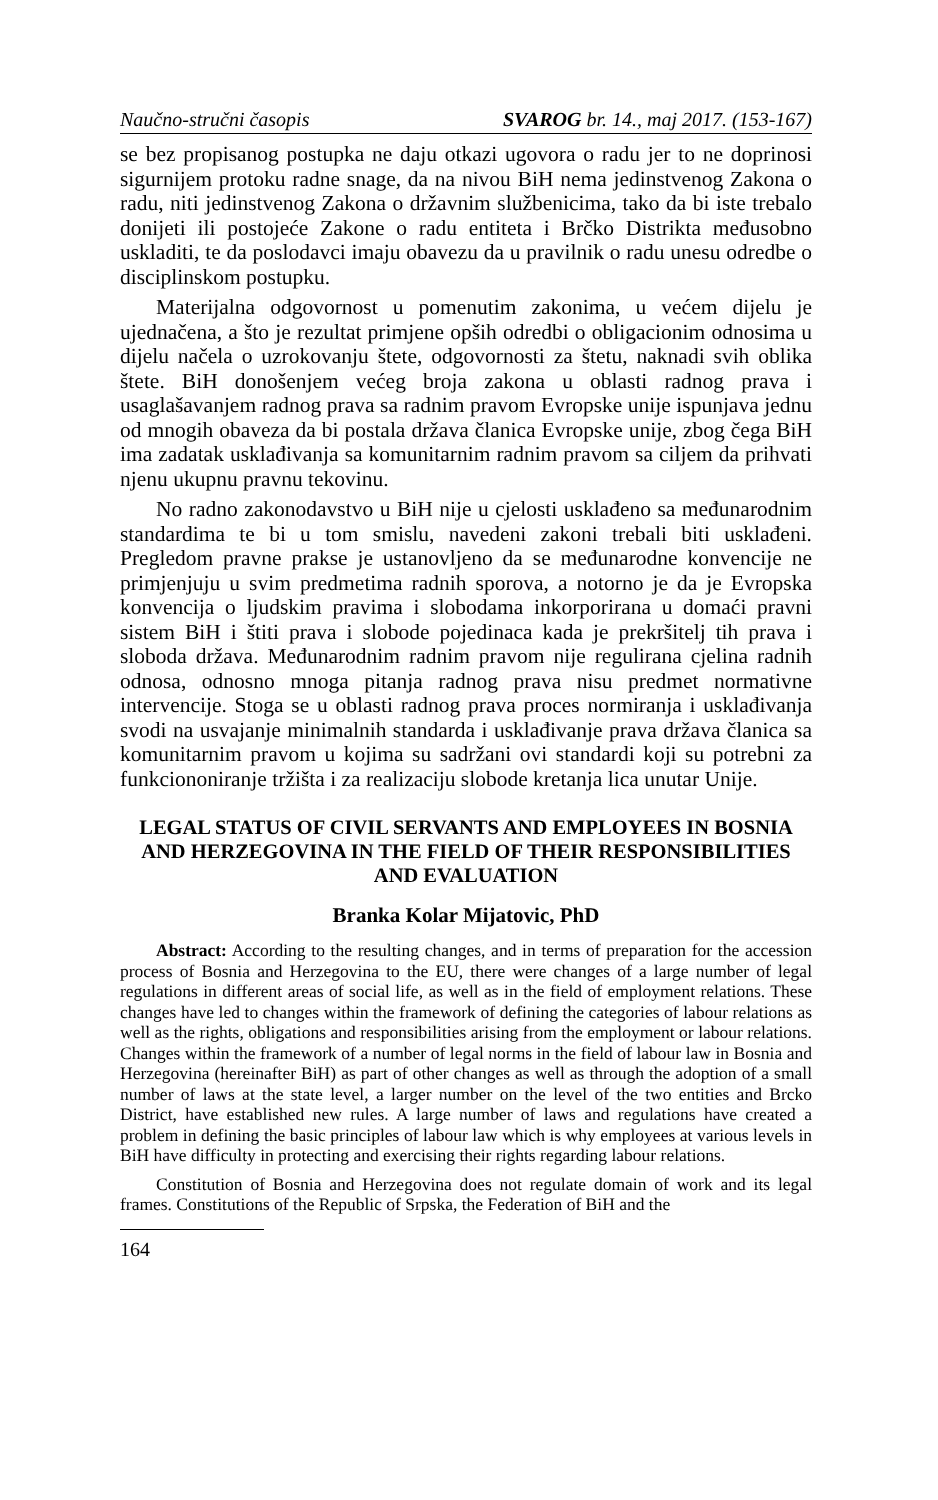Naučno-stručni časopis SVAROG br. 14., maj 2017. (153-167)
se bez propisanog postupka ne daju otkazi ugovora o radu jer to ne doprinosi sigurnijem protoku radne snage, da na nivou BiH nema jedinstvenog Zakona o radu, niti jedinstvenog Zakona o državnim službenicima, tako da bi iste trebalo donijeti ili postojeće Zakone o radu entiteta i Brčko Distrikta međusobno uskladiti, te da poslodavci imaju obavezu da u pravilnik o radu unesu odredbe o disciplinskom postupku.
Materijalna odgovornost u pomenutim zakonima, u većem dijelu je ujednačena, a što je rezultat primjene opših odredbi o obligacionim odnosima u dijelu načela o uzrokovanju štete, odgovornosti za štetu, naknadi svih oblika štete. BiH donošenjem većeg broja zakona u oblasti radnog prava i usaglašavanjem radnog prava sa radnim pravom Evropske unije ispunjava jednu od mnogih obaveza da bi postala država članica Evropske unije, zbog čega BiH ima zadatak usklađivanja sa komunitarnim radnim pravom sa ciljem da prihvati njenu ukupnu pravnu tekovinu.
No radno zakonodavstvo u BiH nije u cjelosti usklađeno sa međunarodnim standardima te bi u tom smislu, navedeni zakoni trebali biti usklađeni. Pregledom pravne prakse je ustanovljeno da se međunarodne konvencije ne primjenjuju u svim predmetima radnih sporova, a notorno je da je Evropska konvencija o ljudskim pravima i slobodama inkorporirana u domaći pravni sistem BiH i štiti prava i slobode pojedinaca kada je prekršitelj tih prava i sloboda država. Međunarodnim radnim pravom nije regulirana cjelina radnih odnosa, odnosno mnoga pitanja radnog prava nisu predmet normativne intervencije. Stoga se u oblasti radnog prava proces normiranja i usklađivanja svodi na usvajanje minimalnih standarda i usklađivanje prava država članica sa komunitarnim pravom u kojima su sadržani ovi standardi koji su potrebni za funkciononiranje tržišta i za realizaciju slobode kretanja lica unutar Unije.
LEGAL STATUS OF CIVIL SERVANTS AND EMPLOYEES IN BOSNIA AND HERZEGOVINA IN THE FIELD OF THEIR RESPONSIBILITIES AND EVALUATION
Branka Kolar Mijatovic, PhD
Abstract: According to the resulting changes, and in terms of preparation for the accession process of Bosnia and Herzegovina to the EU, there were changes of a large number of legal regulations in different areas of social life, as well as in the field of employment relations. These changes have led to changes within the framework of defining the categories of labour relations as well as the rights, obligations and responsibilities arising from the employment or labour relations. Changes within the framework of a number of legal norms in the field of labour law in Bosnia and Herzegovina (hereinafter BiH) as part of other changes as well as through the adoption of a small number of laws at the state level, a larger number on the level of the two entities and Brcko District, have established new rules. A large number of laws and regulations have created a problem in defining the basic principles of labour law which is why employees at various levels in BiH have difficulty in protecting and exercising their rights regarding labour relations.
Constitution of Bosnia and Herzegovina does not regulate domain of work and its legal frames. Constitutions of the Republic of Srpska, the Federation of BiH and the
164